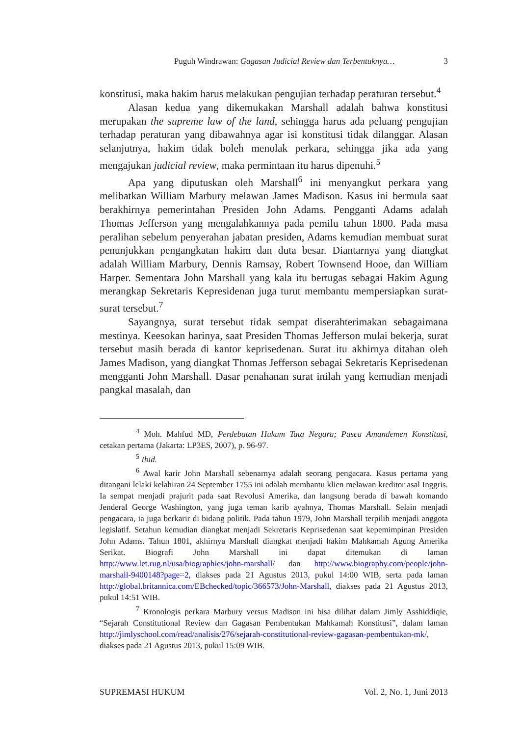Puguh Windrawan: Gagasan Judicial Review dan Terbentuknya… 3
konstitusi, maka hakim harus melakukan pengujian terhadap peraturan tersebut.<sup>4</sup>
Alasan kedua yang dikemukakan Marshall adalah bahwa konstitusi merupakan the supreme law of the land, sehingga harus ada peluang pengujian terhadap peraturan yang dibawahnya agar isi konstitusi tidak dilanggar. Alasan selanjutnya, hakim tidak boleh menolak perkara, sehingga jika ada yang mengajukan judicial review, maka permintaan itu harus dipenuhi.<sup>5</sup>
Apa yang diputuskan oleh Marshall<sup>6</sup> ini menyangkut perkara yang melibatkan William Marbury melawan James Madison. Kasus ini bermula saat berakhirnya pemerintahan Presiden John Adams. Pengganti Adams adalah Thomas Jefferson yang mengalahkannya pada pemilu tahun 1800. Pada masa peralihan sebelum penyerahan jabatan presiden, Adams kemudian membuat surat penunjukkan pengangkatan hakim dan duta besar. Diantarnya yang diangkat adalah William Marbury, Dennis Ramsay, Robert Townsend Hooe, dan William Harper. Sementara John Marshall yang kala itu bertugas sebagai Hakim Agung merangkap Sekretaris Kepresidenan juga turut membantu mempersiapkan surat-surat tersebut.<sup>7</sup>
Sayangnya, surat tersebut tidak sempat diserahterimakan sebagaimana mestinya. Keesokan harinya, saat Presiden Thomas Jefferson mulai bekerja, surat tersebut masih berada di kantor keprisedenan. Surat itu akhirnya ditahan oleh James Madison, yang diangkat Thomas Jefferson sebagai Sekretaris Keprisedenan mengganti John Marshall. Dasar penahanan surat inilah yang kemudian menjadi pangkal masalah, dan
<sup>4</sup> Moh. Mahfud MD, Perdebatan Hukum Tata Negara; Pasca Amandemen Konstitusi, cetakan pertama (Jakarta: LP3ES, 2007), p. 96-97.
<sup>5</sup> Ibid.
<sup>6</sup> Awal karir John Marshall sebenarnya adalah seorang pengacara. Kasus pertama yang ditangani lelaki kelahiran 24 September 1755 ini adalah membantu klien melawan kreditor asal Inggris. Ia sempat menjadi prajurit pada saat Revolusi Amerika, dan langsung berada di bawah komando Jenderal George Washington, yang juga teman karib ayahnya, Thomas Marshall. Selain menjadi pengacara, ia juga berkarir di bidang politik. Pada tahun 1979, John Marshall terpilih menjadi anggota legislatif. Setahun kemudian diangkat menjadi Sekretaris Keprisedenan saat kepemimpinan Presiden John Adams. Tahun 1801, akhirnya Marshall diangkat menjadi hakim Mahkamah Agung Amerika Serikat. Biografi John Marshall ini dapat ditemukan di laman http://www.let.rug.nl/usa/biographies/john-marshall/ dan http://www.biography.com/people/john-marshall-9400148?page=2, diakses pada 21 Agustus 2013, pukul 14:00 WIB, serta pada laman http://global.britannica.com/EBchecked/topic/366573/John-Marshall, diakses pada 21 Agustus 2013, pukul 14:51 WIB.
<sup>7</sup> Kronologis perkara Marbury versus Madison ini bisa dilihat dalam Jimly Asshiddiqie, “Sejarah Constitutional Review dan Gagasan Pembentukan Mahkamah Konstitusi”, dalam laman http://jimlyschool.com/read/analisis/276/sejarah-constitutional-review-gagasan-pembentukan-mk/, diakses pada 21 Agustus 2013, pukul 15:09 WIB.
SUPREMASI HUKUM Vol. 2, No. 1, Juni 2013